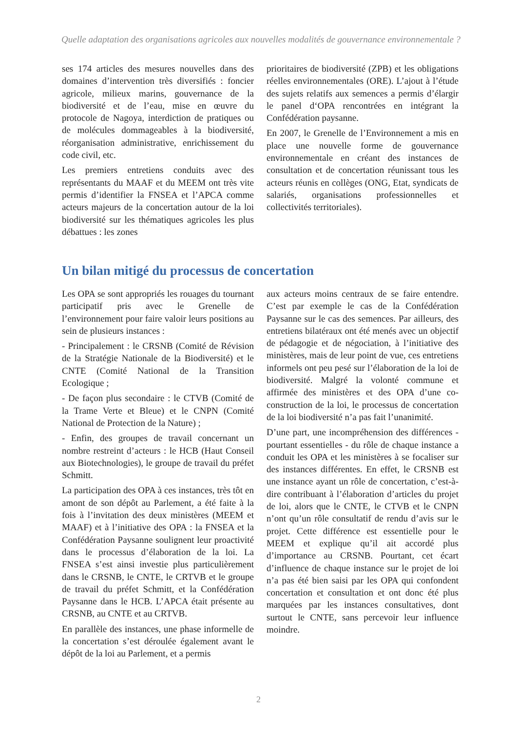Quelle adaptation des organisations agricoles aux nouvelles modalités de gouvernance environnementale ?
ses 174 articles des mesures nouvelles dans des domaines d’intervention très diversifiés : foncier agricole, milieux marins, gouvernance de la biodiversité et de l’eau, mise en œuvre du protocole de Nagoya, interdiction de pratiques ou de molécules dommageables à la biodiversité, réorganisation administrative, enrichissement du code civil, etc.
Les premiers entretiens conduits avec des représentants du MAAF et du MEEM ont très vite permis d’identifier la FNSEA et l’APCA comme acteurs majeurs de la concertation autour de la loi biodiversité sur les thématiques agricoles les plus débattues : les zones
prioritaires de biodiversité (ZPB) et les obligations réelles environnementales (ORE). L’ajout à l’étude des sujets relatifs aux semences a permis d’élargir le panel d‘OPA rencontrées en intégrant la Confédération paysanne.
En 2007, le Grenelle de l’Environnement a mis en place une nouvelle forme de gouvernance environnementale en créant des instances de consultation et de concertation réunissant tous les acteurs réunis en collèges (ONG, Etat, syndicats de salariés, organisations professionnelles et collectivités territoriales).
Un bilan mitigé du processus de concertation
Les OPA se sont appropriés les rouages du tournant participatif pris avec le Grenelle de l’environnement pour faire valoir leurs positions au sein de plusieurs instances :
- Principalement : le CRSNB (Comité de Révision de la Stratégie Nationale de la Biodiversité) et le CNTE (Comité National de la Transition Ecologique ;
- De façon plus secondaire : le CTVB (Comité de la Trame Verte et Bleue) et le CNPN (Comité National de Protection de la Nature) ;
- Enfin, des groupes de travail concernant un nombre restreint d’acteurs : le HCB (Haut Conseil aux Biotechnologies), le groupe de travail du préfet Schmitt.
La participation des OPA à ces instances, très tôt en amont de son dépôt au Parlement, a été faite à la fois à l’invitation des deux ministères (MEEM et MAAF) et à l’initiative des OPA : la FNSEA et la Confédération Paysanne soulignent leur proactivité dans le processus d’élaboration de la loi. La FNSEA s’est ainsi investie plus particulièrement dans le CRSNB, le CNTE, le CRTVB et le groupe de travail du préfet Schmitt, et la Confédération Paysanne dans le HCB. L’APCA était présente au CRSNB, au CNTE et au CRTVB.
En parallèle des instances, une phase informelle de la concertation s’est déroulée également avant le dépôt de la loi au Parlement, et a permis
aux acteurs moins centraux de se faire entendre. C’est par exemple le cas de la Confédération Paysanne sur le cas des semences. Par ailleurs, des entretiens bilatéraux ont été menés avec un objectif de pédagogie et de négociation, à l’initiative des ministères, mais de leur point de vue, ces entretiens informels ont peu pesé sur l’élaboration de la loi de biodiversité. Malgré la volonté commune et affirmée des ministères et des OPA d’une co-construction de la loi, le processus de concertation de la loi biodiversité n’a pas fait l’unanimité.
D’une part, une incompréhension des différences - pourtant essentielles - du rôle de chaque instance a conduit les OPA et les ministères à se focaliser sur des instances différentes. En effet, le CRSNB est une instance ayant un rôle de concertation, c’est-à-dire contribuant à l’élaboration d’articles du projet de loi, alors que le CNTE, le CTVB et le CNPN n’ont qu’un rôle consultatif de rendu d’avis sur le projet. Cette différence est essentielle pour le MEEM et explique qu’il ait accordé plus d’importance au CRSNB. Pourtant, cet écart d’influence de chaque instance sur le projet de loi n’a pas été bien saisi par les OPA qui confondent concertation et consultation et ont donc été plus marquées par les instances consultatives, dont surtout le CNTE, sans percevoir leur influence moindre.
2